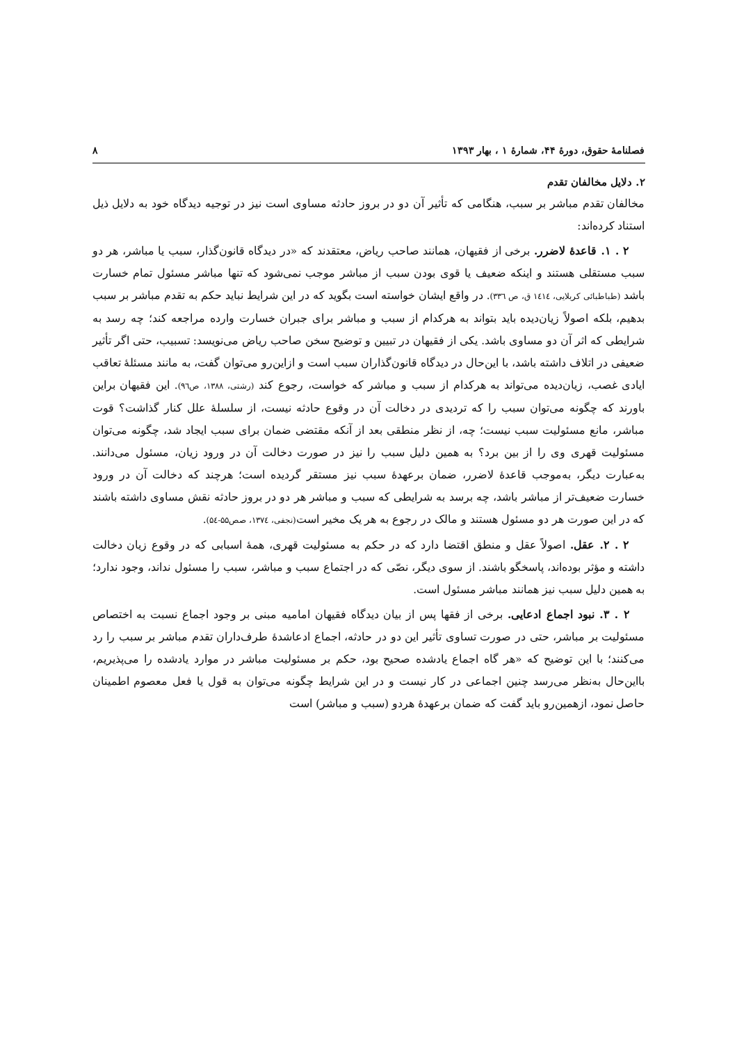فصلنامهٔ حقوق، دورهٔ ۴۴، شمارهٔ ۱ ، بهار ۱۳۹۳ ۸
۲. دلایل مخالفان تقدم
مخالفان تقدم مباشر بر سبب، هنگامی که تأثیر آن دو در بروز حادثه مساوی است نیز در توجیه دیدگاه خود به دلایل ذیل استناد کرده‌اند:
۲ . ۱. قاعدهٔ لاضرر. برخی از فقیهان، همانند صاحب ریاض، معتقدند که «در دیدگاه قانون‌گذار، سبب یا مباشر، هر دو سبب مستقلی هستند و اینکه ضعیف یا قوی بودن سبب از مباشر موجب نمی‌شود که تنها مباشر مسئول تمام خسارت باشد (طباطبائی کربلایی، ۱٤۱٤ ق، ص ۳۳٦). در واقع ایشان خواسته است بگوید که در این شرایط نباید حکم به تقدم مباشر بر سبب بدهیم، بلکه اصولاً زیان‌دیده باید بتواند به هرکدام از سبب و مباشر برای جبران خسارت وارده مراجعه کند؛ چه رسد به شرایطی که اثر آن دو مساوی باشد. یکی از فقیهان در تبیین و توضیح سخن صاحب ریاض می‌نویسد: تسبیب، حتی اگر تأثیر ضعیفی در اتلاف داشته باشد، با این‌حال در دیدگاه قانون‌گذاران سبب است و ازاین‌رو می‌توان گفت، به مانند مسئلهٔ تعاقب ایادی غصب، زیان‌دیده می‌تواند به هرکدام از سبب و مباشر که خواست، رجوع کند (رشتی، ۱۳۸۸، ص۹٦). این فقیهان براین باورند که چگونه می‌توان سبب را که تردیدی در دخالت آن در وقوع حادثه نیست، از سلسلهٔ علل کنار گذاشت؟ قوت مباشر، مانع مسئولیت سبب نیست؛ چه، از نظر منطقی بعد از آنکه مقتضی ضمان برای سبب ایجاد شد، چگونه می‌توان مسئولیت قهری وی را از بین برد؟ به همین دلیل سبب را نیز در صورت دخالت آن در ورود زیان، مسئول می‌دانند. به‌عبارت دیگر، به‌موجب قاعدهٔ لاضرر، ضمان برعهدهٔ سبب نیز مستقر گردیده است؛ هرچند که دخالت آن در ورود خسارت ضعیف‌تر از مباشر باشد، چه برسد به شرایطی که سبب و مباشر هر دو در بروز حادثه نقش مساوی داشته باشند که در این صورت هر دو مسئول هستند و مالک در رجوع به هر یک مخیر است(نجفی، ۱۳۷٤، صص۵۵-۵٤).
۲ . ۲. عقل. اصولاً عقل و منطق اقتضا دارد که در حکم به مسئولیت قهری، همهٔ اسبابی که در وقوع زیان دخالت داشته و مؤثر بوده‌اند، پاسخگو باشند. از سوی دیگر، نصّی که در اجتماع سبب و مباشر، سبب را مسئول نداند، وجود ندارد؛ به همین دلیل سبب نیز همانند مباشر مسئول است.
۲ . ۳. نبود اجماع ادعایی. برخی از فقها پس از بیان دیدگاه فقیهان امامیه مبنی بر وجود اجماع نسبت به اختصاص مسئولیت بر مباشر، حتی در صورت تساوی تأثیر این دو در حادثه، اجماع ادعاشدهٔ طرف‌داران تقدم مباشر بر سبب را رد می‌کنند؛ با این توضیح که «هر گاه اجماع یادشده صحیح بود، حکم بر مسئولیت مباشر در موارد یادشده را می‌پذیریم، بااین‌حال به‌نظر می‌رسد چنین اجماعی در کار نیست و در این شرایط چگونه می‌توان به قول یا فعل معصوم اطمینان حاصل نمود، ازهمین‌رو باید گفت که ضمان برعهدهٔ هردو (سبب و مباشر) است